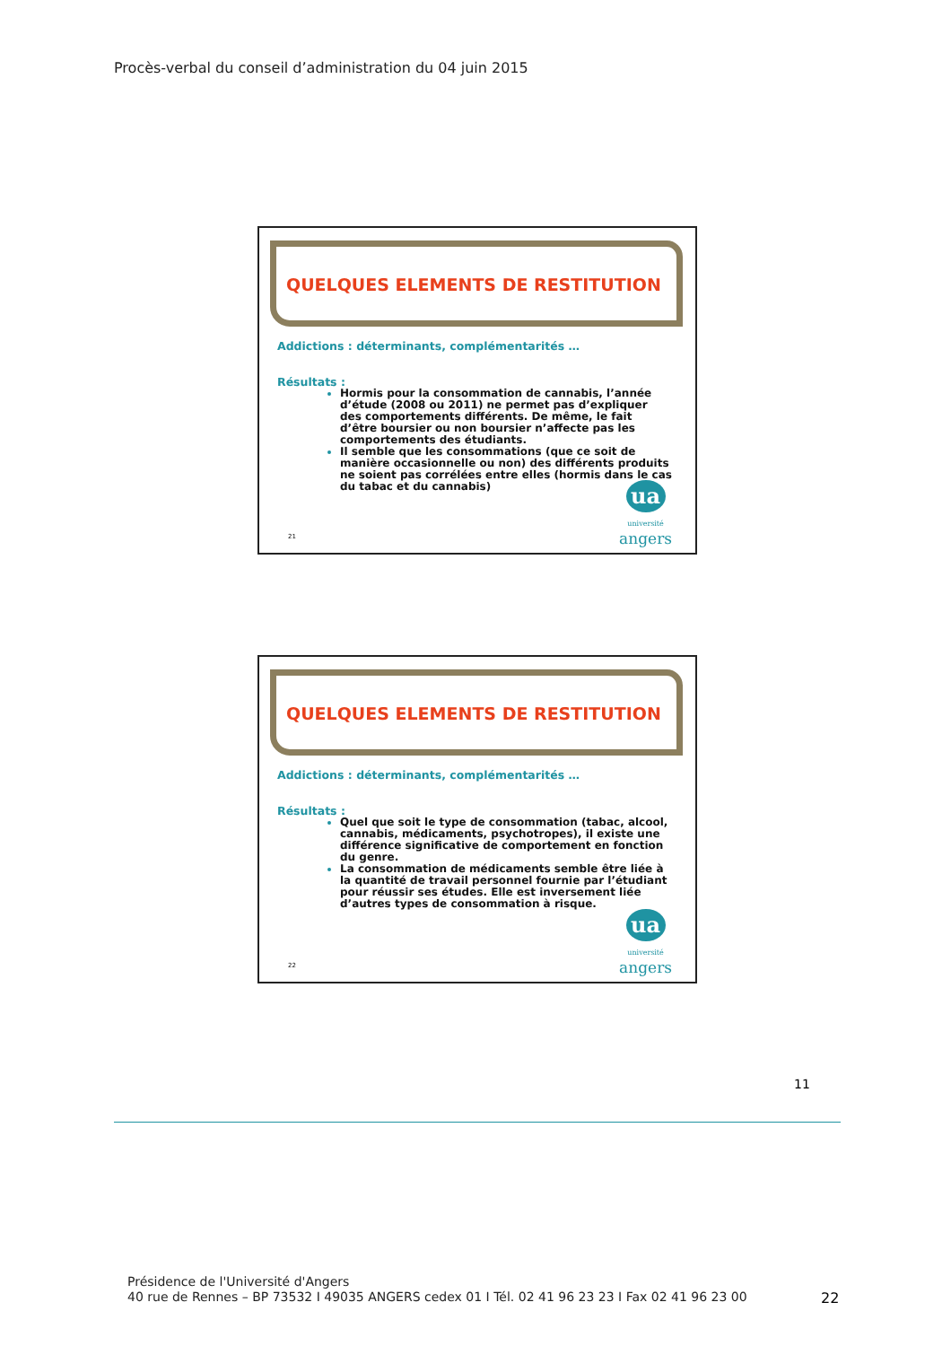Procès-verbal du conseil d’administration du 04 juin 2015
QUELQUES ELEMENTS DE RESTITUTION
Addictions : déterminants, complémentarités …
Résultats :
Hormis pour la consommation de cannabis, l’année d’étude (2008 ou 2011) ne permet pas d’expliquer des comportements différents. De même, le fait d’être boursier ou non boursier n’affecte pas les comportements des étudiants.
Il semble que les consommations (que ce soit de manière occasionnelle ou non) des différents produits ne soient pas corrélées entre elles (hormis dans le cas du tabac et du cannabis)
21
ua
université
angers
QUELQUES ELEMENTS DE RESTITUTION
Addictions : déterminants, complémentarités …
Résultats :
Quel que soit le type de consommation (tabac, alcool, cannabis, médicaments, psychotropes), il existe une différence significative de comportement en fonction du genre.
La consommation de médicaments semble être liée à la quantité de travail personnel fournie par l’étudiant pour réussir ses études. Elle est inversement liée d’autres types de consommation à risque.
22
ua
université
angers
11
Présidence de l'Université d'Angers
40 rue de Rennes – BP 73532 I 49035 ANGERS cedex 01 I Tél. 02 41 96 23 23 I Fax 02 41 96 23 00
22